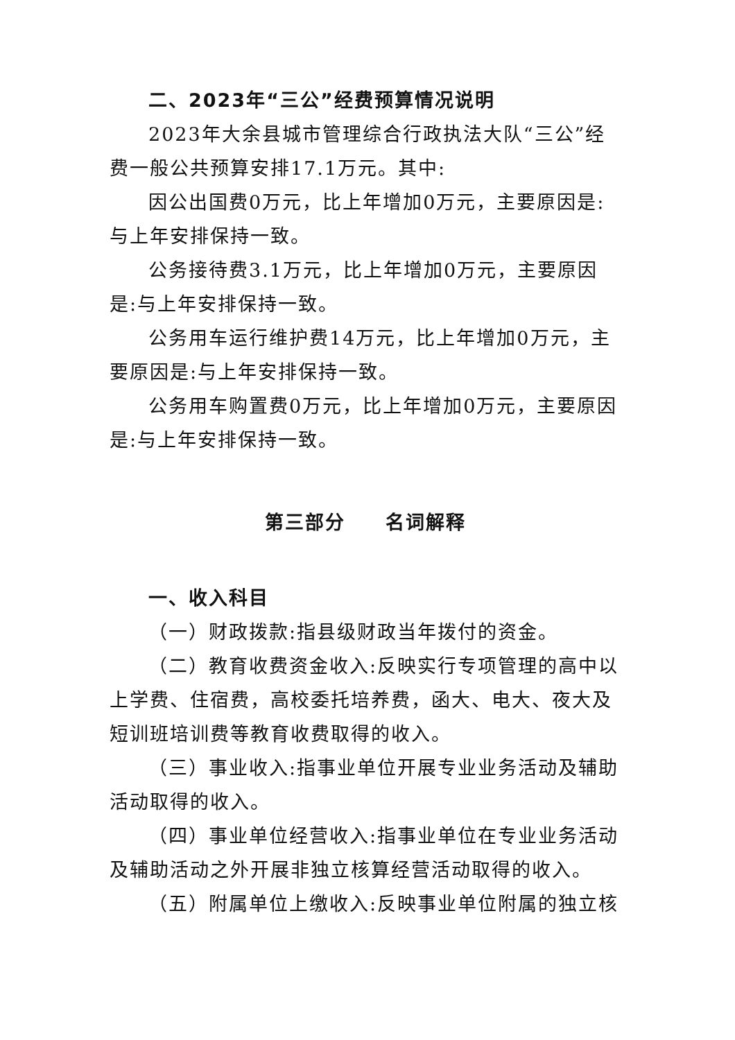二、2023年“三公”经费预算情况说明
2023年大余县城市管理综合行政执法大队“三公”经费一般公共预算安排17.1万元。其中:
因公出国费0万元，比上年增加0万元，主要原因是:与上年安排保持一致。
公务接待费3.1万元，比上年增加0万元，主要原因是:与上年安排保持一致。
公务用车运行维护费14万元，比上年增加0万元，主要原因是:与上年安排保持一致。
公务用车购置费0万元，比上年增加0万元，主要原因是:与上年安排保持一致。
第三部分　　名词解释
一、收入科目
（一）财政拨款:指县级财政当年拨付的资金。
（二）教育收费资金收入:反映实行专项管理的高中以上学费、住宿费，高校委托培养费，函大、电大、夜大及短训班培训费等教育收费取得的收入。
（三）事业收入:指事业单位开展专业业务活动及辅助活动取得的收入。
（四）事业单位经营收入:指事业单位在专业业务活动及辅助活动之外开展非独立核算经营活动取得的收入。
（五）附属单位上缴收入:反映事业单位附属的独立核